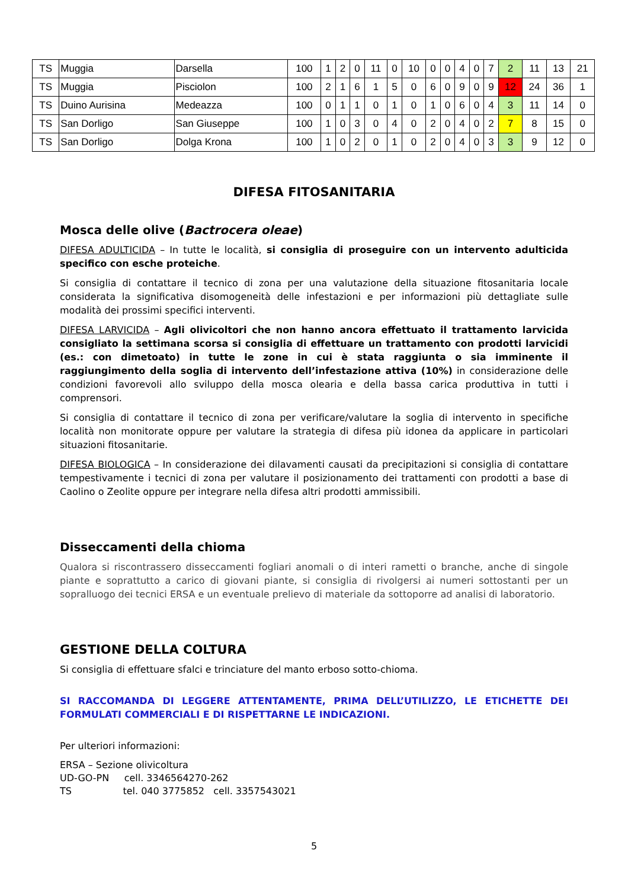| TS | Muggia | Darsella | 100 | 1 | 2 | 0 | 11 | 0 | 10 | 0 | 0 | 4 | 0 | 7 | 2 | 11 | 13 | 21 |
| TS | Muggia | Pisciolon | 100 | 2 | 1 | 6 | 1 | 5 | 0 | 6 | 0 | 9 | 0 | 9 | 12 | 24 | 36 | 1 |
| TS | Duino Aurisina | Medeazza | 100 | 0 | 1 | 1 | 0 | 1 | 0 | 1 | 0 | 6 | 0 | 4 | 3 | 11 | 14 | 0 |
| TS | San Dorligo | San Giuseppe | 100 | 1 | 0 | 3 | 0 | 4 | 0 | 2 | 0 | 4 | 0 | 2 | 7 | 8 | 15 | 0 |
| TS | San Dorligo | Dolga Krona | 100 | 1 | 0 | 2 | 0 | 1 | 0 | 2 | 0 | 4 | 0 | 3 | 3 | 9 | 12 | 0 |
DIFESA FITOSANITARIA
Mosca delle olive (Bactrocera oleae)
DIFESA ADULTICIDA – In tutte le località, si consiglia di proseguire con un intervento adulticida specifico con esche proteiche.
Si consiglia di contattare il tecnico di zona per una valutazione della situazione fitosanitaria locale considerata la significativa disomogeneità delle infestazioni e per informazioni più dettagliate sulle modalità dei prossimi specifici interventi.
DIFESA LARVICIDA – Agli olivicoltori che non hanno ancora effettuato il trattamento larvicida consigliato la settimana scorsa si consiglia di effettuare un trattamento con prodotti larvicidi (es.: con dimetoato) in tutte le zone in cui è stata raggiunta o sia imminente il raggiungimento della soglia di intervento dell’infestazione attiva (10%) in considerazione delle condizioni favorevoli allo sviluppo della mosca olearia e della bassa carica produttiva in tutti i comprensori.
Si consiglia di contattare il tecnico di zona per verificare/valutare la soglia di intervento in specifiche località non monitorate oppure per valutare la strategia di difesa più idonea da applicare in particolari situazioni fitosanitarie.
DIFESA BIOLOGICA – In considerazione dei dilavamenti causati da precipitazioni si consiglia di contattare tempestivamente i tecnici di zona per valutare il posizionamento dei trattamenti con prodotti a base di Caolino o Zeolite oppure per integrare nella difesa altri prodotti ammissibili.
Disseccamenti della chioma
Qualora si riscontrassero disseccamenti fogliari anomali o di interi rametti o branche, anche di singole piante e soprattutto a carico di giovani piante, si consiglia di rivolgersi ai numeri sottostanti per un sopralluogo dei tecnici ERSA e un eventuale prelievo di materiale da sottoporre ad analisi di laboratorio.
GESTIONE DELLA COLTURA
Si consiglia di effettuare sfalci e trinciature del manto erboso sotto-chioma.
SI RACCOMANDA DI LEGGERE ATTENTAMENTE, PRIMA DELL’UTILIZZO, LE ETICHETTE DEI FORMULATI COMMERCIALI E DI RISPETTARNE LE INDICAZIONI.
Per ulteriori informazioni:
ERSA – Sezione olivicoltura
UD-GO-PN cell. 3346564270-262
TS tel. 040 3775852 cell. 3357543021
5